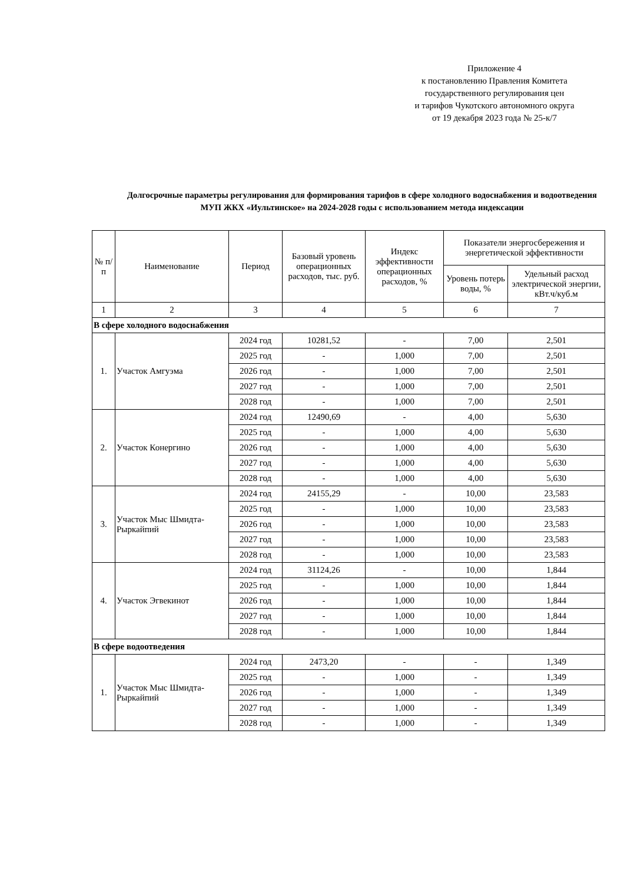Приложение 4
к постановлению Правления Комитета
государственного регулирования цен
и тарифов Чукотского автономного округа
от 19 декабря 2023 года № 25-к/7
Долгосрочные параметры регулирования для формирования тарифов в сфере холодного водоснабжения и водоотведения МУП ЖКХ «Иультинское» на 2024-2028 годы с использованием метода индексации
| № п/п | Наименование | Период | Базовый уровень операционных расходов, тыс. руб. | Индекс эффективности операционных расходов, % | Показатели энергосбережения и энергетической эффективности | |
| --- | --- | --- | --- | --- | --- | --- |
| | | | | | Уровень потерь воды, % | Удельный расход электрической энергии, кВт.ч/куб.м |
| 1 | 2 | 3 | 4 | 5 | 6 | 7 |
| В сфере холодного водоснабжения | | | | | | |
| 1. | Участок Амгуэма | 2024 год | 10281,52 | - | 7,00 | 2,501 |
| | | 2025 год | - | 1,000 | 7,00 | 2,501 |
| | | 2026 год | - | 1,000 | 7,00 | 2,501 |
| | | 2027 год | - | 1,000 | 7,00 | 2,501 |
| | | 2028 год | - | 1,000 | 7,00 | 2,501 |
| 2. | Участок Конергино | 2024 год | 12490,69 | - | 4,00 | 5,630 |
| | | 2025 год | - | 1,000 | 4,00 | 5,630 |
| | | 2026 год | - | 1,000 | 4,00 | 5,630 |
| | | 2027 год | - | 1,000 | 4,00 | 5,630 |
| | | 2028 год | - | 1,000 | 4,00 | 5,630 |
| 3. | Участок Мыс Шмидта-Рыркайпий | 2024 год | 24155,29 | - | 10,00 | 23,583 |
| | | 2025 год | - | 1,000 | 10,00 | 23,583 |
| | | 2026 год | - | 1,000 | 10,00 | 23,583 |
| | | 2027 год | - | 1,000 | 10,00 | 23,583 |
| | | 2028 год | - | 1,000 | 10,00 | 23,583 |
| 4. | Участок Эгвекинот | 2024 год | 31124,26 | - | 10,00 | 1,844 |
| | | 2025 год | - | 1,000 | 10,00 | 1,844 |
| | | 2026 год | - | 1,000 | 10,00 | 1,844 |
| | | 2027 год | - | 1,000 | 10,00 | 1,844 |
| | | 2028 год | - | 1,000 | 10,00 | 1,844 |
| В сфере водоотведения | | | | | | |
| 1. | Участок Мыс Шмидта-Рыркайпий | 2024 год | 2473,20 | - | - | 1,349 |
| | | 2025 год | - | 1,000 | - | 1,349 |
| | | 2026 год | - | 1,000 | - | 1,349 |
| | | 2027 год | - | 1,000 | - | 1,349 |
| | | 2028 год | - | 1,000 | - | 1,349 |